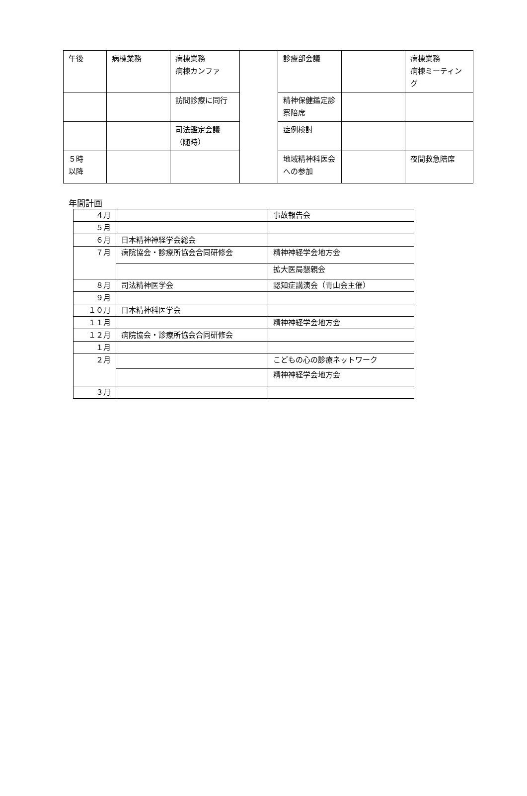| 午後 | 病棟業務 | 病棟業務 病棟カンファ | | 診療部会議 | | 病棟業務 病棟ミーティング |
| | | 訪問診療に同行 | | 精神保健鑑定診察陪席 | | |
| | | 司法鑑定会議（随時） | | 症例検討 | | |
| ５時 以降 | | | | 地域精神科医会への参加 | | 夜間救急陪席 |
年間計画
| ４月 | | 事故報告会 |
| ５月 | | |
| ６月 | 日本精神神経学会総会 | |
| ７月 | 病院協会・診療所協会合同研修会 | 精神神経学会地方会 |
| | | 拡大医局懇親会 |
| ８月 | 司法精神医学会 | 認知症講演会（青山会主催） |
| ９月 | | |
| １０月 | 日本精神科医学会 | |
| １１月 | | 精神神経学会地方会 |
| １２月 | 病院協会・診療所協会合同研修会 | |
| １月 | | |
| ２月 | | こどもの心の診療ネットワーク |
| | | 精神神経学会地方会 |
| ３月 | | |